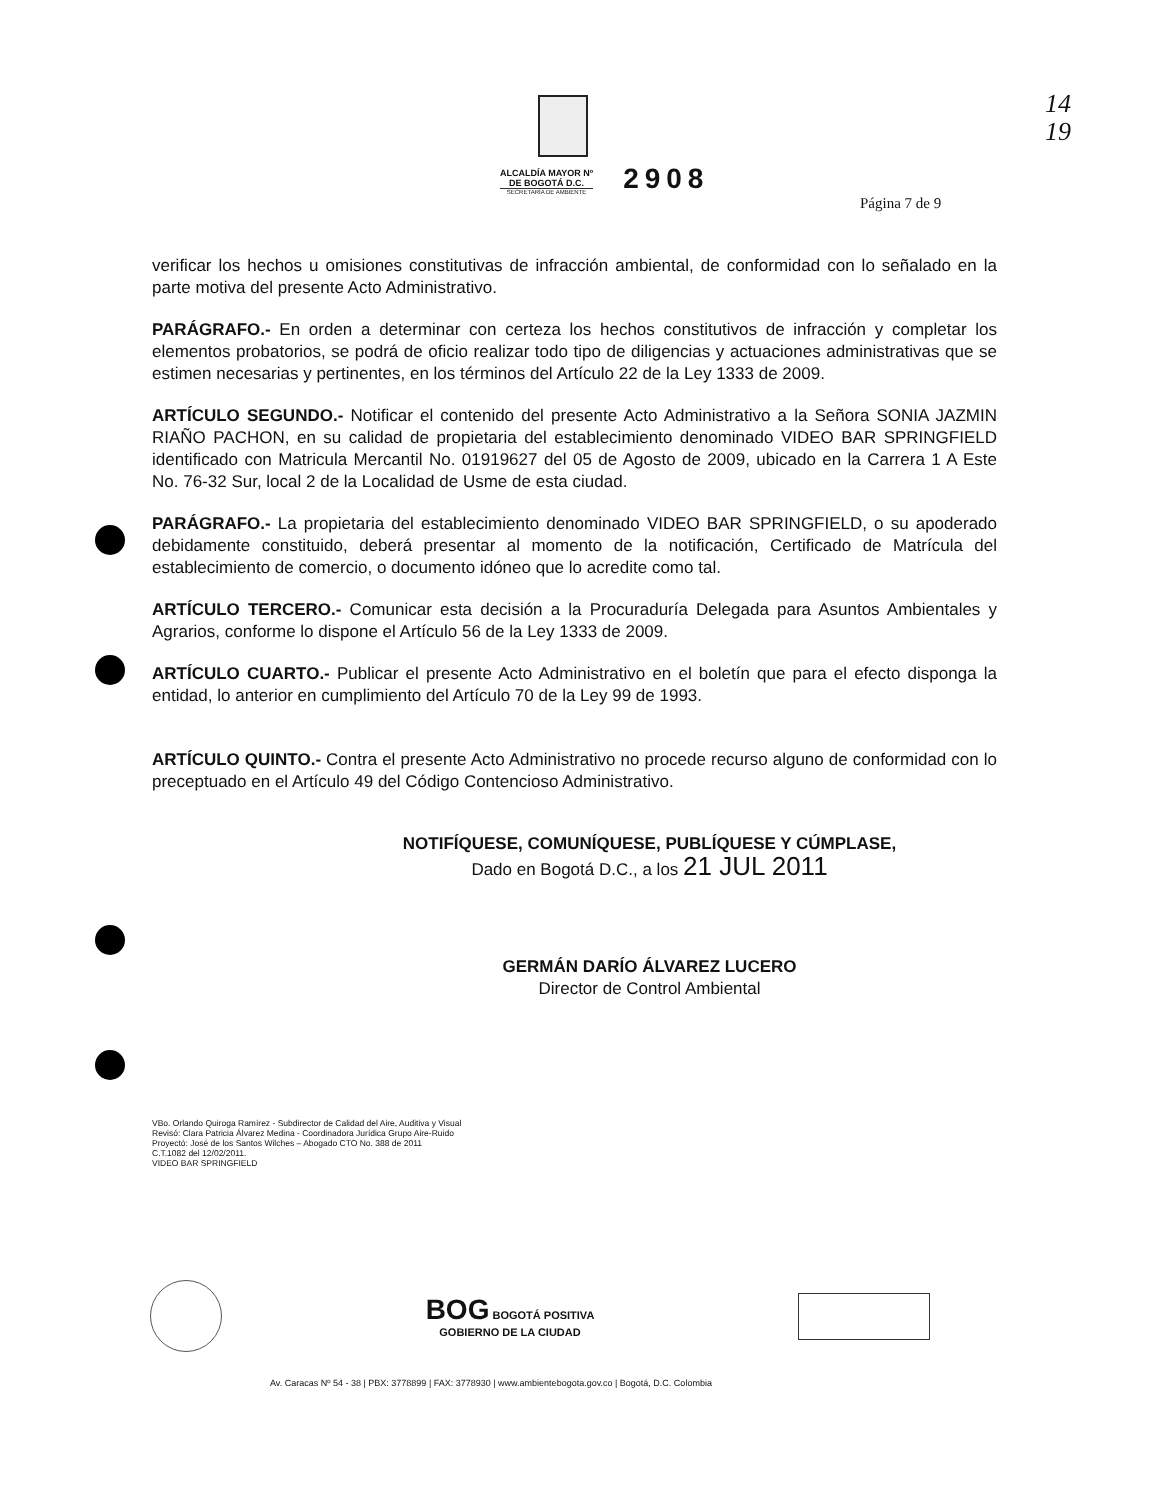14
19
ALCALDÍA MAYOR Nº
DE BOGOTÁ D.C.
SECRETARÍA DE AMBIENTE
2908
Página 7 de 9
verificar los hechos u omisiones constitutivas de infracción ambiental, de conformidad con lo señalado en la parte motiva del presente Acto Administrativo.
PARÁGRAFO.- En orden a determinar con certeza los hechos constitutivos de infracción y completar los elementos probatorios, se podrá de oficio realizar todo tipo de diligencias y actuaciones administrativas que se estimen necesarias y pertinentes, en los términos del Artículo 22 de la Ley 1333 de 2009.
ARTÍCULO SEGUNDO.- Notificar el contenido del presente Acto Administrativo a la Señora SONIA JAZMIN RIAÑO PACHON, en su calidad de propietaria del establecimiento denominado VIDEO BAR SPRINGFIELD identificado con Matricula Mercantil No. 01919627 del 05 de Agosto de 2009, ubicado en la Carrera 1 A Este No. 76-32 Sur, local 2 de la Localidad de Usme de esta ciudad.
PARÁGRAFO.- La propietaria del establecimiento denominado VIDEO BAR SPRINGFIELD, o su apoderado debidamente constituido, deberá presentar al momento de la notificación, Certificado de Matrícula del establecimiento de comercio, o documento idóneo que lo acredite como tal.
ARTÍCULO TERCERO.- Comunicar esta decisión a la Procuraduría Delegada para Asuntos Ambientales y Agrarios, conforme lo dispone el Artículo 56 de la Ley 1333 de 2009.
ARTÍCULO CUARTO.- Publicar el presente Acto Administrativo en el boletín que para el efecto disponga la entidad, lo anterior en cumplimiento del Artículo 70 de la Ley 99 de 1993.
ARTÍCULO QUINTO.- Contra el presente Acto Administrativo no procede recurso alguno de conformidad con lo preceptuado en el Artículo 49 del Código Contencioso Administrativo.
NOTIFÍQUESE, COMUNÍQUESE, PUBLÍQUESE Y CÚMPLASE,
Dado en Bogotá D.C., a los 21 JUL 2011
GERMÁN DARÍO ÁLVAREZ LUCERO
Director de Control Ambiental
VBo. Orlando Quiroga Ramírez - Subdirector de Calidad del Aire, Auditiva y Visual
Revisó: Clara Patricia Álvarez Medina - Coordinadora Jurídica Grupo Aire-Ruido
Proyectó: José de los Santos Wilches – Abogado CTO No. 388 de 2011
C.T.1082 del 12/02/2011.
VIDEO BAR SPRINGFIELD
BOG BOGOTÁ POSITIVA
GOBIERNO DE LA CIUDAD
Av. Caracas Nº 54 - 38 | PBX: 3778899 | FAX: 3778930 | www.ambientebogota.gov.co | Bogotá, D.C. Colombia